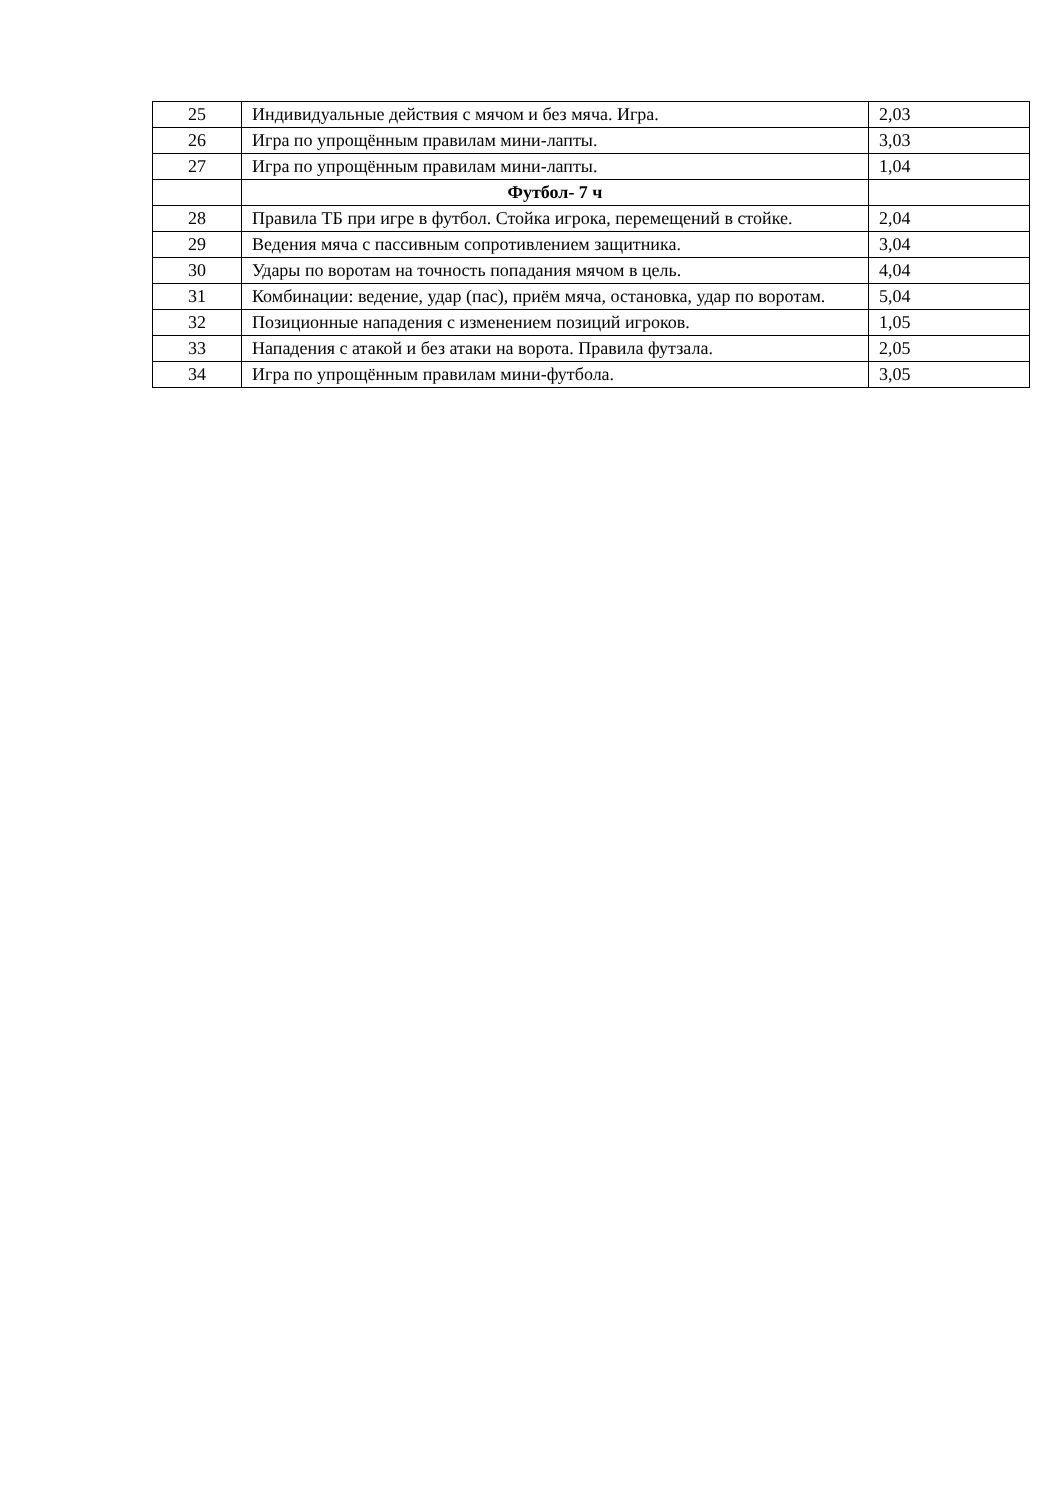| 25 | Индивидуальные действия с мячом и без мяча. Игра. | 2,03 |
| 26 | Игра по упрощённым правилам мини-лапты. | 3,03 |
| 27 | Игра по упрощённым правилам мини-лапты. | 1,04 |
| | Футбол- 7 ч | |
| 28 | Правила ТБ при игре в футбол. Стойка игрока, перемещений в стойке. | 2,04 |
| 29 | Ведения мяча с пассивным сопротивлением защитника. | 3,04 |
| 30 | Удары по воротам на точность попадания мячом в цель. | 4,04 |
| 31 | Комбинации: ведение, удар (пас), приём мяча, остановка, удар по воротам. | 5,04 |
| 32 | Позиционные нападения с изменением позиций игроков. | 1,05 |
| 33 | Нападения с атакой и без атаки на ворота. Правила футзала. | 2,05 |
| 34 | Игра по упрощённым правилам мини-футбола. | 3,05 |